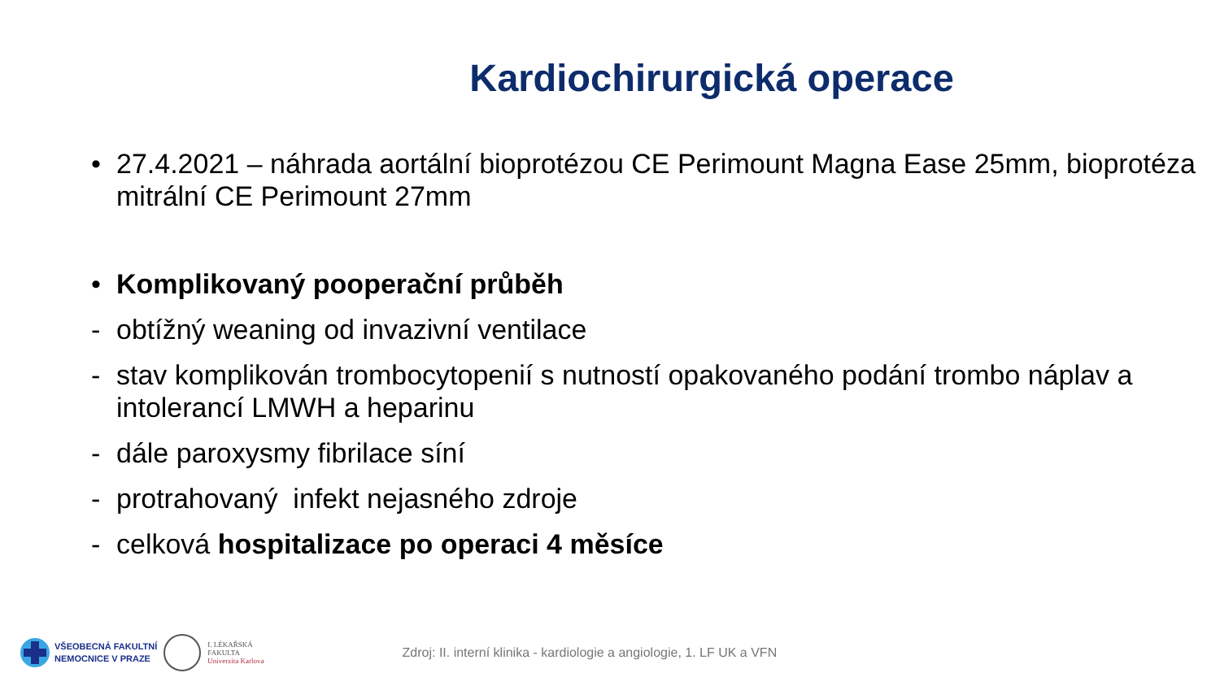Kardiochirurgická operace
• 27.4.2021 – náhrada aortální bioprotézou CE Perimount Magna Ease 25mm, bioprotéza mitrální CE Perimount 27mm
• Komplikovaný pooperační průběh
- obtížný weaning od invazivní ventilace
- stav komplikován trombocytopenií s nutností opakovaného podání trombo náplav a intolerancí LMWH a heparinu
- dále paroxysmy fibrilace síní
- protrahovaný infekt nejasného zdroje
- celková hospitalizace po operaci 4 měsíce
VŠEOBECNÁ FAKULTNÍ
NEMOCNICE V PRAZE
I. LÉKAŘSKÁ
FAKULTA
Univerzita Karlova
Zdroj: II. interní klinika - kardiologie a angiologie, 1. LF UK a VFN